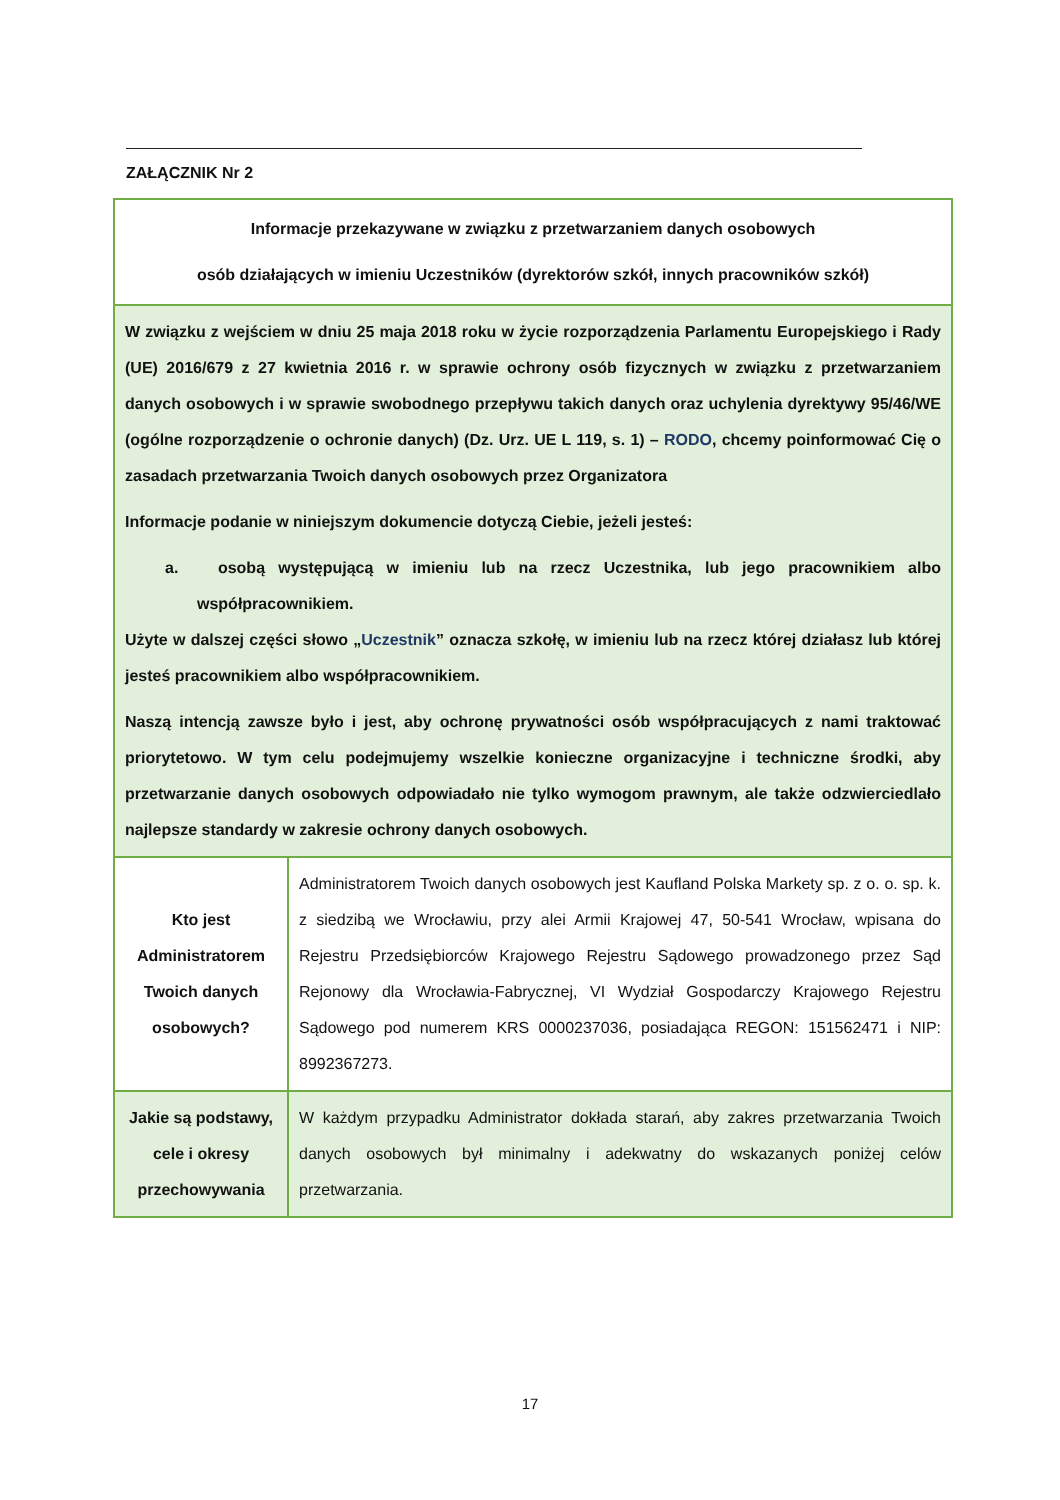ZAŁĄCZNIK Nr 2
| Informacje przekazywane w związku z przetwarzaniem danych osobowych osób działających w imieniu Uczestników (dyrektorów szkół, innych pracowników szkół) | |
| W związku z wejściem w dniu 25 maja 2018 roku w życie rozporządzenia Parlamentu Europejskiego i Rady (UE) 2016/679 z 27 kwietnia 2016 r. w sprawie ochrony osób fizycznych w związku z przetwarzaniem danych osobowych i w sprawie swobodnego przepływu takich danych oraz uchylenia dyrektywy 95/46/WE (ogólne rozporządzenie o ochronie danych) (Dz. Urz. UE L 119, s. 1) – RODO , chcemy poinformować Cię o zasadach przetwarzania Twoich danych osobowych przez Organizatora Informacje podanie w niniejszym dokumencie dotyczą Ciebie, jeżeli jesteś: a. osobą występującą w imieniu lub na rzecz Uczestnika, lub jego pracownikiem albo współpracownikiem. Użyte w dalszej części słowo „ Uczestnik ” oznacza szkołę, w imieniu lub na rzecz której działasz lub której jesteś pracownikiem albo współpracownikiem. Naszą intencją zawsze było i jest, aby ochronę prywatności osób współpracujących z nami traktować priorytetowo. W tym celu podejmujemy wszelkie konieczne organizacyjne i techniczne środki, aby przetwarzanie danych osobowych odpowiadało nie tylko wymogom prawnym, ale także odzwierciedlało najlepsze standardy w zakresie ochrony danych osobowych. | |
| Kto jest Administratorem Twoich danych osobowych? | Administratorem Twoich danych osobowych jest Kaufland Polska Markety sp. z o. o. sp. k. z siedzibą we Wrocławiu, przy alei Armii Krajowej 47, 50-541 Wrocław, wpisana do Rejestru Przedsiębiorców Krajowego Rejestru Sądowego prowadzonego przez Sąd Rejonowy dla Wrocławia-Fabrycznej, VI Wydział Gospodarczy Krajowego Rejestru Sądowego pod numerem KRS 0000237036, posiadająca REGON: 151562471 i NIP: 8992367273. |
| Jakie są podstawy, cele i okresy przechowywania | W każdym przypadku Administrator dokłada starań, aby zakres przetwarzania Twoich danych osobowych był minimalny i adekwatny do wskazanych poniżej celów przetwarzania. |
17